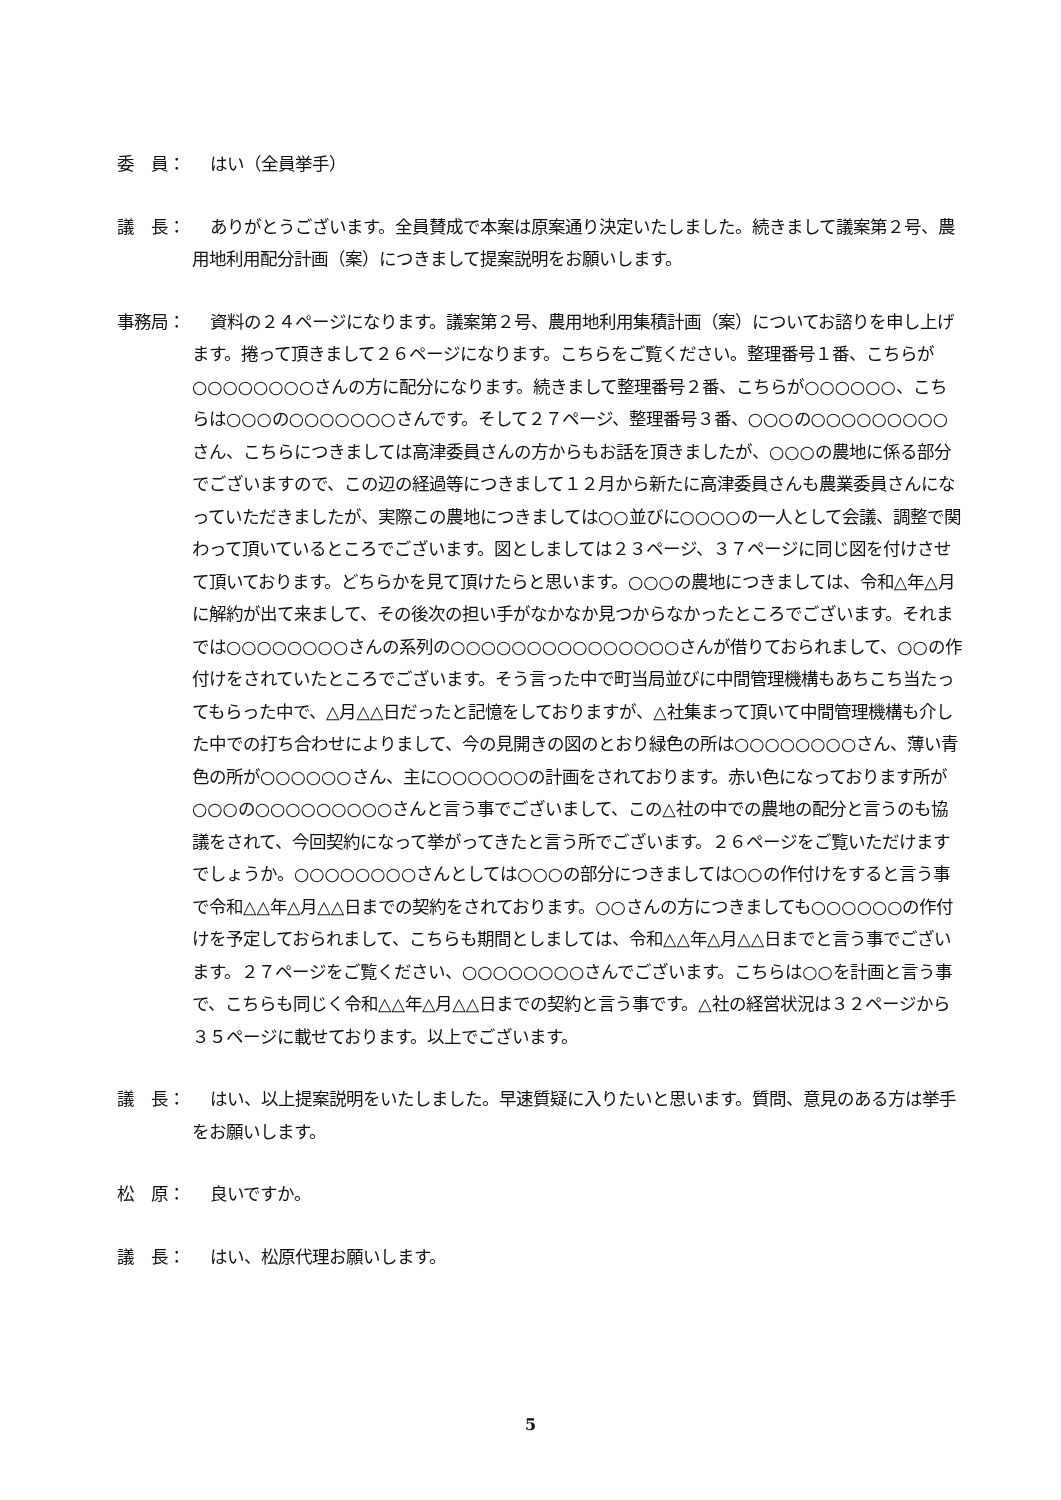委　員： はい（全員挙手）
議　長： ありがとうございます。全員賛成で本案は原案通り決定いたしました。続きまして議案第２号、農用地利用配分計画（案）につきまして提案説明をお願いします。
事務局： 資料の２４ページになります。議案第２号、農用地利用集積計画（案）についてお諮りを申し上げます。捲って頂きまして２６ページになります。こちらをご覧ください。整理番号１番、こちらが○○○○○○○○さんの方に配分になります。続きまして整理番号２番、こちらが○○○○○○、こちらは○○○の○○○○○○○さんです。そして２７ページ、整理番号３番、○○○の○○○○○○○○○さん、こちらにつきましては高津委員さんの方からもお話を頂きましたが、○○○の農地に係る部分でございますので、この辺の経過等につきまして１２月から新たに高津委員さんも農業委員さんになっていただきましたが、実際この農地につきましては○○並びに○○○○の一人として会議、調整で関わって頂いているところでございます。図としましては２３ページ、３７ページに同じ図を付けさせて頂いております。どちらかを見て頂けたらと思います。○○○の農地につきましては、令和△年△月に解約が出て来まして、その後次の担い手がなかなか見つからなかったところでございます。それまでは○○○○○○○○さんの系列の○○○○○○○○○○○○○○○さんが借りておられまして、○○の作付けをされていたところでございます。そう言った中で町当局並びに中間管理機構もあちこち当たってもらった中で、△月△△日だったと記憶をしておりますが、△社集まって頂いて中間管理機構も介した中での打ち合わせによりまして、今の見開きの図のとおり緑色の所は○○○○○○○○さん、薄い青色の所が○○○○○○さん、主に○○○○○○の計画をされております。赤い色になっております所が○○○の○○○○○○○○○さんと言う事でございまして、この△社の中での農地の配分と言うのも協議をされて、今回契約になって挙がってきたと言う所でございます。２６ページをご覧いただけますでしょうか。○○○○○○○○さんとしては○○○の部分につきましては○○の作付けをすると言う事で令和△△年△月△△日までの契約をされております。○○さんの方につきましても○○○○○○の作付けを予定しておられまして、こちらも期間としましては、令和△△年△月△△日までと言う事でございます。２７ページをご覧ください、○○○○○○○○さんでございます。こちらは○○を計画と言う事で、こちらも同じく令和△△年△月△△日までの契約と言う事です。△社の経営状況は３２ページから３５ページに載せております。以上でございます。
議　長： はい、以上提案説明をいたしました。早速質疑に入りたいと思います。質問、意見のある方は挙手をお願いします。
松　原： 良いですか。
議　長： はい、松原代理お願いします。
5